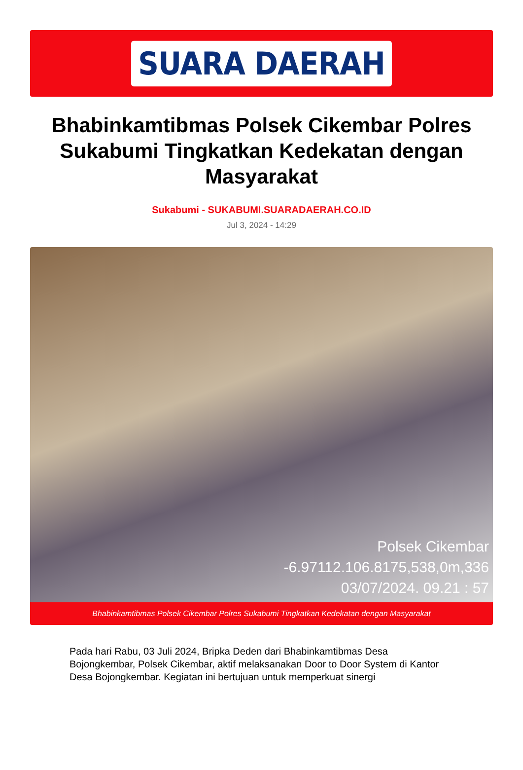SUARA DAERAH
Bhabinkamtibmas Polsek Cikembar Polres Sukabumi Tingkatkan Kedekatan dengan Masyarakat
Sukabumi - SUKABUMI.SUARADAERAH.CO.ID
Jul 3, 2024 - 14:29
Polsek Cikembar
-6.97112.106.8175,538,0m,336
03/07/2024. 09.21 : 57
Bhabinkamtibmas Polsek Cikembar Polres Sukabumi Tingkatkan Kedekatan dengan Masyarakat
Pada hari Rabu, 03 Juli 2024, Bripka Deden dari Bhabinkamtibmas Desa Bojongkembar, Polsek Cikembar, aktif melaksanakan Door to Door System di Kantor Desa Bojongkembar. Kegiatan ini bertujuan untuk memperkuat sinergi